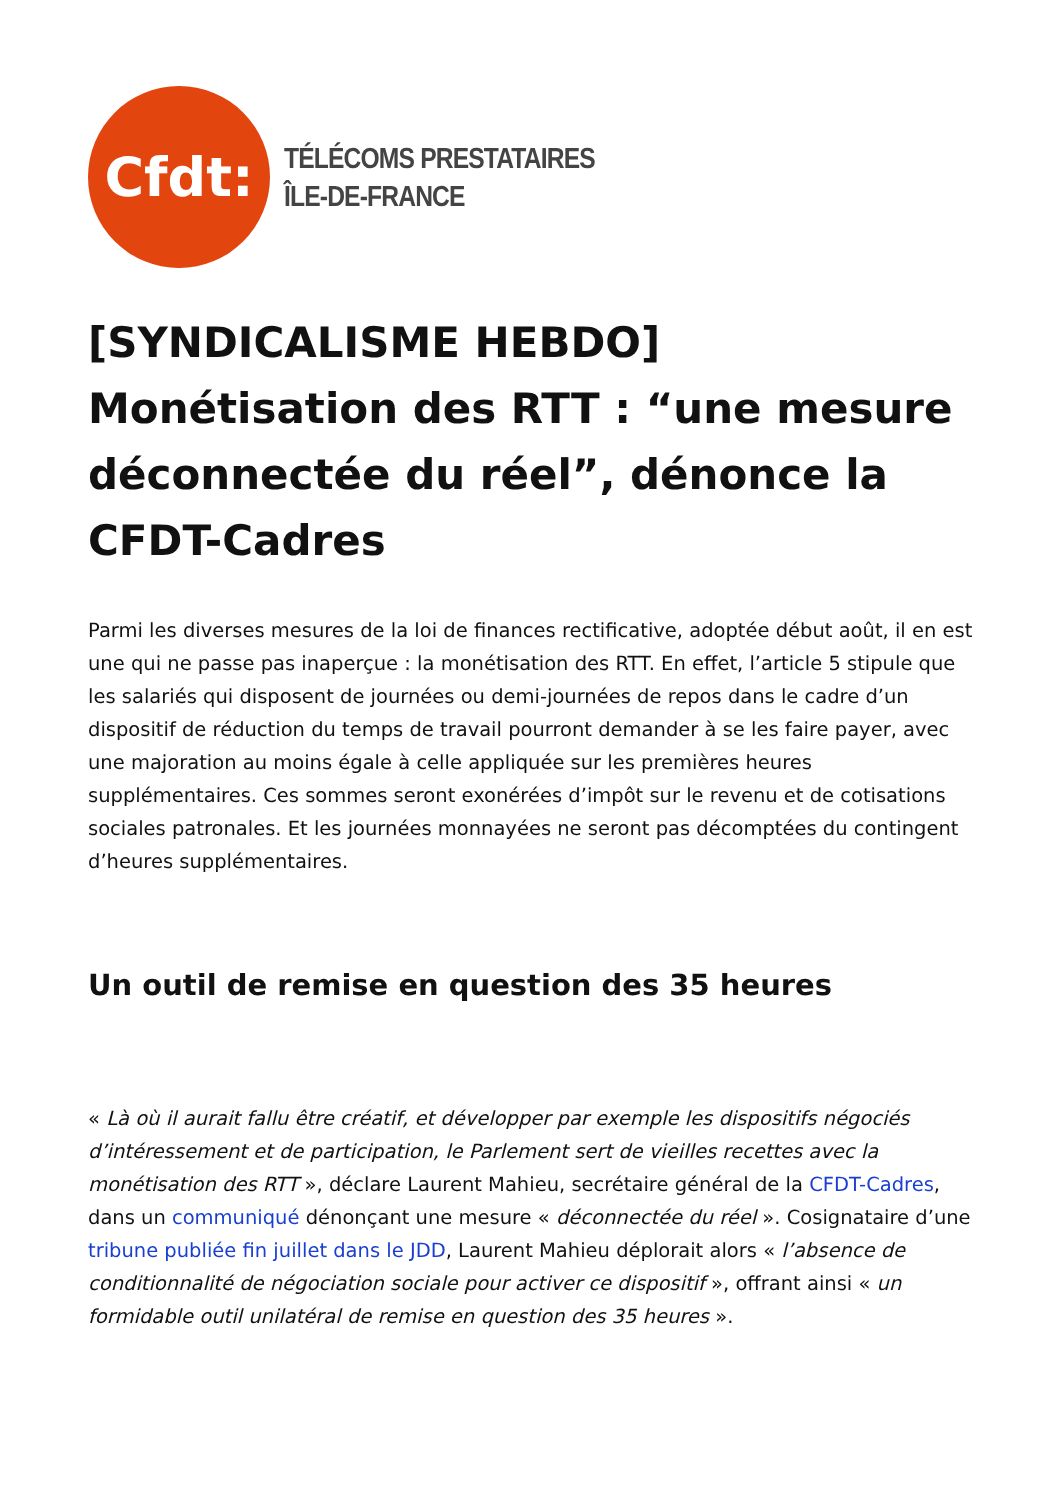Cfdt:
TÉLÉCOMS PRESTATAIRES
ÎLE-DE-FRANCE
[SYNDICALISME HEBDO] Monétisation des RTT : “une mesure déconnectée du réel”, dénonce la CFDT-Cadres
Parmi les diverses mesures de la loi de finances rectificative, adoptée début août, il en est une qui ne passe pas inaperçue : la monétisation des RTT. En effet, l’article 5 stipule que les salariés qui disposent de journées ou demi-journées de repos dans le cadre d’un dispositif de réduction du temps de travail pourront demander à se les faire payer, avec une majoration au moins égale à celle appliquée sur les premières heures supplémentaires. Ces sommes seront exonérées d’impôt sur le revenu et de cotisations sociales patronales. Et les journées monnayées ne seront pas décomptées du contingent d’heures supplémentaires.
Un outil de remise en question des 35 heures
« Là où il aurait fallu être créatif, et développer par exemple les dispositifs négociés d’intéressement et de participation, le Parlement sert de vieilles recettes avec la monétisation des RTT », déclare Laurent Mahieu, secrétaire général de la CFDT-Cadres, dans un communiqué dénonçant une mesure « déconnectée du réel ». Cosignataire d’une tribune publiée fin juillet dans le JDD, Laurent Mahieu déplorait alors « l’absence de conditionnalité de négociation sociale pour activer ce dispositif », offrant ainsi « un formidable outil unilatéral de remise en question des 35 heures ».